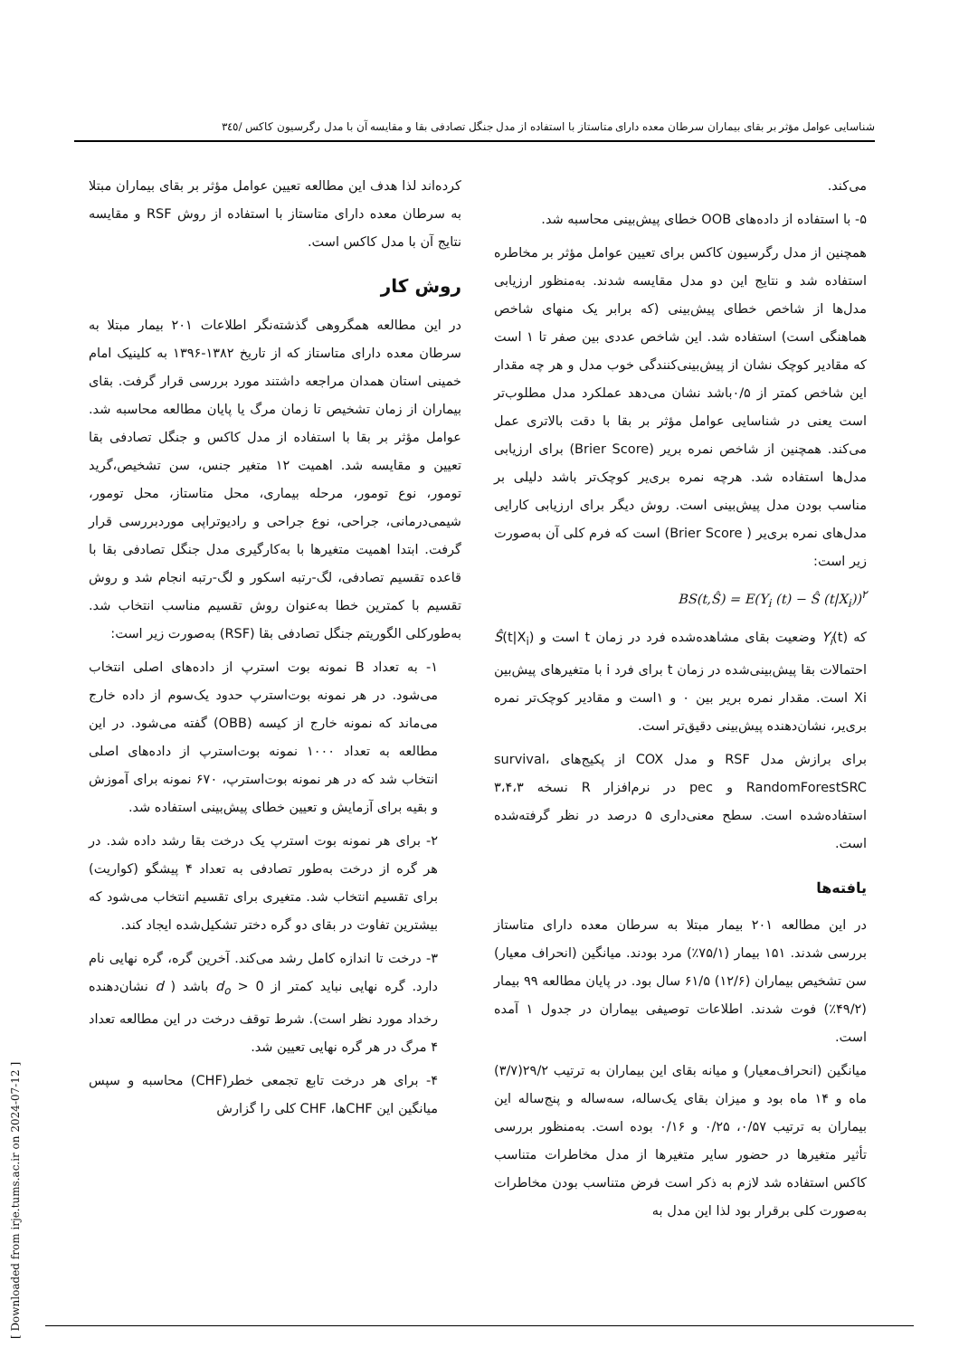شناسایی عوامل مؤثر بر بقای بیماران سرطان معده دارای متاستاز با استفاده از مدل جنگل تصادفی بقا و مقایسه آن با مدل رگرسیون کاکس /۳٤٥
کرده‌اند لذا هدف این مطالعه تعیین عوامل مؤثر بر بقای بیماران مبتلا به سرطان معده دارای متاستاز با استفاده از روش RSF و مقایسه نتایج آن با مدل کاکس است.
روش کار
در این مطالعه همگروهی گذشته‌نگر اطلاعات ۲۰۱ بیمار مبتلا به سرطان معده دارای متاستاز که از تاریخ ۱۳۸۲-۱۳۹۶ به کلینیک امام خمینی استان همدان مراجعه داشتند مورد بررسی قرار گرفت. بقای بیماران از زمان تشخیص تا زمان مرگ یا پایان مطالعه محاسبه شد. عوامل مؤثر بر بقا با استفاده از مدل کاکس و جنگل تصادفی بقا تعیین و مقایسه شد. اهمیت ۱۲ متغیر جنس، سن تشخیص،گرید تومور، نوع تومور، مرحله بیماری، محل متاستاز، محل تومور، شیمی‌درمانی، جراحی، نوع جراحی و رادیوتراپی موردبررسی قرار گرفت. ابتدا اهمیت متغیرها با به‌کارگیری مدل جنگل تصادفی بقا با قاعده تقسیم تصادفی، لگ-رتبه اسکور و لگ-رتبه انجام شد و روش تقسیم با کمترین خطا به‌عنوان روش تقسیم مناسب انتخاب شد. به‌طورکلی الگوریتم جنگل تصادفی بقا (RSF) به‌صورت زیر است:
۱- به تعداد B نمونه بوت استرپ از داده‌های اصلی انتخاب می‌شود. در هر نمونه بوت‌استرپ حدود یک‌سوم از داده خارج می‌ماند که نمونه خارج از کیسه (OBB) گفته می‌شود. در این مطالعه به تعداد ۱۰۰۰ نمونه بوت‌استرپ از داده‌های اصلی انتخاب شد که در هر نمونه بوت‌استرپ، ۶۷۰ نمونه برای آموزش و بقیه برای آزمایش و تعیین خطای پیش‌بینی استفاده شد.
۲- برای هر نمونه بوت استرپ یک درخت بقا رشد داده شد. در هر گره از درخت به‌طور تصادفی به تعداد ۴ پیشگو (کواریت) برای تقسیم انتخاب شد. متغیری برای تقسیم انتخاب می‌شود که بیشترین تفاوت در بقای دو گره دختر تشکیل‌شده ایجاد کند.
۳- درخت تا اندازه کامل رشد می‌کند. آخرین گره، گره نهایی نام دارد. گره نهایی نباید کمتر از d<sub>o</sub> > 0 باشد ( d نشان‌دهنده رخداد مورد نظر است). شرط توقف درخت در این مطالعه تعداد ۴ مرگ در هر گره نهایی تعیین شد.
۴- برای هر درخت تابع تجمعی خطر(CHF) محاسبه و سپس میانگین این CHFها، CHF کلی را گزارش
می‌کند.
۵- با استفاده از داده‌های OOB خطای پیش‌بینی محاسبه شد.
همچنین از مدل رگرسیون کاکس برای تعیین عوامل مؤثر بر مخاطره استفاده شد و نتایج این دو مدل مقایسه شدند. به‌منظور ارزیابی مدل‌ها از شاخص خطای پیش‌بینی (که برابر یک منهای شاخص هماهنگی است) استفاده شد. این شاخص عددی بین صفر تا ۱ است که مقادیر کوچک نشان از پیش‌بینی‌کنندگی خوب مدل و هر چه مقدار این شاخص کمتر از ۰/۵باشد نشان می‌دهد عملکرد مدل مطلوب‌تر است یعنی در شناسایی عوامل مؤثر بر بقا با دقت بالاتری عمل می‌کند. همچنین از شاخص نمره بریر (Brier Score) برای ارزیابی مدل‌ها استفاده شد. هرچه نمره بری‌یر کوچک‌تر باشد دلیلی بر مناسب بودن مدل پیش‌بینی است. روش دیگر برای ارزیابی کارایی مدل‌های نمره بری‌یر ( Brier Score) است که فرم کلی آن به‌صورت زیر است:
BS(t,Ŝ) = E(Y<sub>i</sub> (t) − Ŝ (t|X<sub>i</sub>))<sup>۲</sup>
که Y<sub>i</sub>(t) وضعیت بقای مشاهده‌شده فرد در زمان t است و Ŝ(t|X<sub>i</sub>) احتمالات بقا پیش‌بینی‌شده در زمان t برای فرد i با متغیرهای پیش‌بین Xi است. مقدار نمره بریر بین ۰ و ۱است و مقادیر کوچک‌تر نمره بری‌یر، نشان‌دهنده پیش‌بینی دقیق‌تر است.
برای برازش مدل RSF و مدل COX از پکیج‌های survival، RandomForestSRC و pec در نرم‌افزار R نسخه ۳،۴،۳ استفاده‌شده است. سطح معنی‌داری ۵ درصد در نظر گرفته‌شده است.
یافته‌ها
در این مطالعه ۲۰۱ بیمار مبتلا به سرطان معده دارای متاستاز بررسی شدند. ۱۵۱ بیمار (۷۵/۱٪) مرد بودند. میانگین (انحراف معیار) سن تشخیص بیماران (۱۲/۶) ۶۱/۵ سال بود. در پایان مطالعه ۹۹ بیمار (۴۹/۲٪) فوت شدند. اطلاعات توصیفی بیماران در جدول ۱ آمده است.
میانگین (انحراف‌معیار) و میانه بقای این بیماران به ترتیب ۲۹/۲(۳/۷) ماه و ۱۴ ماه بود و میزان بقای یک‌ساله، سه‌ساله و پنج‌ساله این بیماران به ترتیب ۰/۵۷، ۰/۲۵ و ۰/۱۶ بوده است. به‌منظور بررسی تأثیر متغیرها در حضور سایر متغیرها از مدل مخاطرات متناسب کاکس استفاده شد لازم به ذکر است فرض متناسب بودن مخاطرات به‌صورت کلی برقرار بود لذا این مدل به
[ Downloaded from irje.tums.ac.ir on 2024-07-12 ]